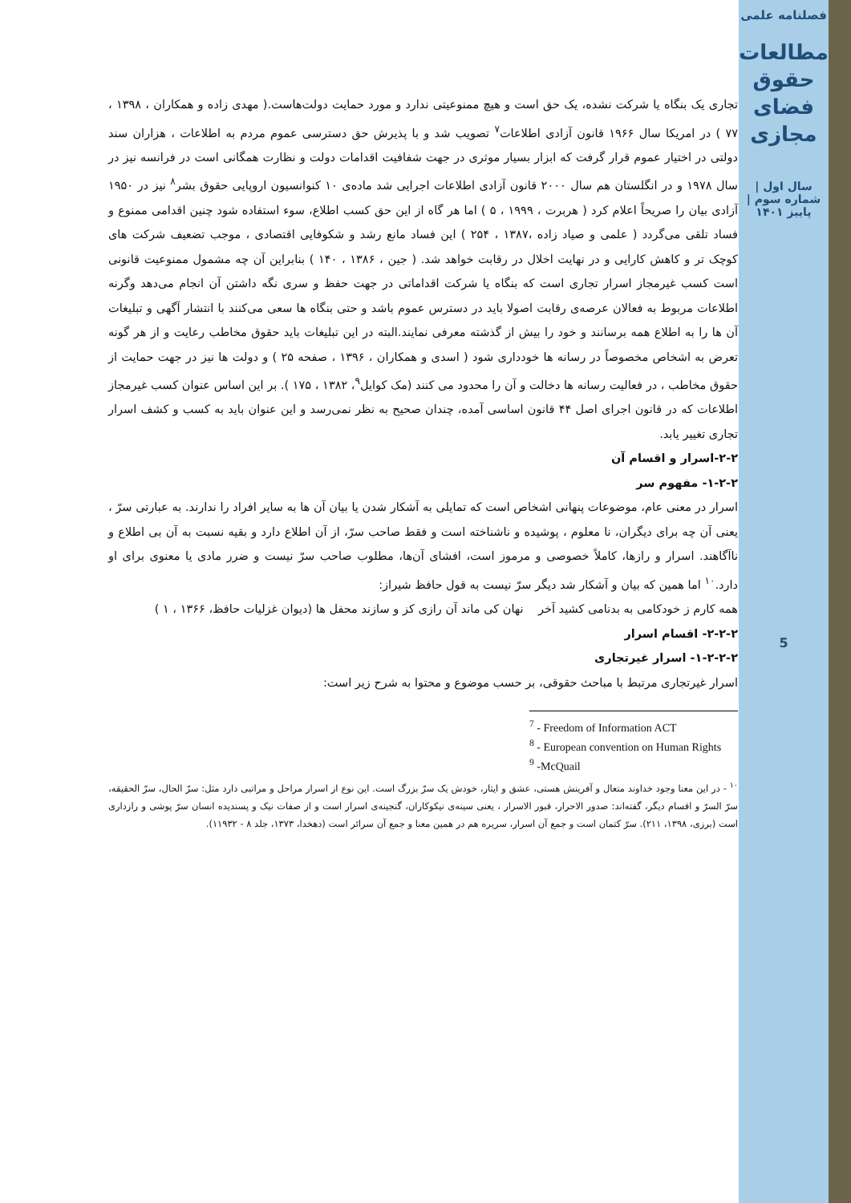فصلنامه علمی
مطالعات حقوق فضای مجازی
سال اول | شماره سوم | پاییز ۱۴۰۱
5
تجاری یک بنگاه یا شرکت نشده، یک حق است و هیچ ممنوعیتی ندارد و مورد حمایت دولت‌هاست.( مهدی زاده و همکاران ، ۱۳۹۸ ، ۷۷ ) در امریکا سال ۱۹۶۶ قانون آزادی اطلاعات<sup>۷</sup> تصویب شد و با پذیرش حق دسترسی عموم مردم به اطلاعات ، هزاران سند دولتی در اختیار عموم قرار گرفت که ابزار بسیار موثری در جهت شفافیت اقدامات دولت و نظارت همگانی است در فرانسه نیز در سال ۱۹۷۸ و در انگلستان هم سال ۲۰۰۰ قانون آزادی اطلاعات اجرایی شد ماده‌ی ۱۰ کنوانسیون اروپایی حقوق بشر<sup>۸</sup> نیز در ۱۹۵۰ آزادی بیان را صریحاً اعلام کرد ( هربرت ، ۱۹۹۹ ، ۵ ) اما هر گاه از این حق کسب اطلاع، سوء استفاده شود چنین اقدامی ممنوع و فساد تلقی می‌گردد ( علمی و صیاد زاده ،۱۳۸۷ ، ۲۵۴ ) این فساد مانع رشد و شکوفایی اقتصادی ، موجب تضعیف شرکت های کوچک تر و کاهش کارایی و در نهایت اخلال در رقابت خواهد شد. ( جین ، ۱۳۸۶ ، ۱۴۰ ) بنابراین آن چه مشمول ممنوعیت قانونی است کسب غیرمجاز اسرار تجاری است که بنگاه یا شرکت اقداماتی در جهت حفظ و سری نگه داشتن آن انجام می‌دهد وگرنه اطلاعات مربوط به فعالان عرصه‌ی رقابت اصولا باید در دسترس عموم باشد و حتی بنگاه ها سعی می‌کنند با انتشار آگهی و تبلیغات آن ها را به اطلاع همه برسانند و خود را بیش از گذشته معرفی نمایند.البته در این تبلیغات باید حقوق مخاطب رعایت و از هر گونه تعرض به اشخاص مخصوصاً در رسانه ها خودداری شود ( اسدی و همکاران ، ۱۳۹۶ ، صفحه ۲۵ ) و دولت ها نیز در جهت حمایت از حقوق مخاطب ، در فعالیت رسانه ها دخالت و آن را محدود می کنند (مک کوایل<sup>۹</sup>، ۱۳۸۲ ، ۱۷۵ ). بر این اساس عنوان کسب غیرمجاز اطلاعات که در قانون اجرای اصل ۴۴ قانون اساسی آمده، چندان صحیح به نظر نمی‌رسد و این عنوان باید به کسب و کشف اسرار تجاری تغییر یابد.
۲-۲-اسرار و اقسام آن
۱-۲-۲- مفهوم سر
اسرار در معنی عام، موضوعات پنهانی اشخاص است که تمایلی به آشکار شدن یا بیان آن ها به سایر افراد را ندارند. به عبارتی سرّ ، یعنی آن چه برای دیگران، نا معلوم ، پوشیده و ناشناخته است و فقط صاحب سرّ، از آن اطلاع دارد و بقیه نسبت به آن بی اطلاع و ناآگاهند. اسرار و رازها، کاملاً خصوصی و مرموز است، افشای آن‌ها، مطلوب صاحب سرّ نیست و ضرر مادی یا معنوی برای او دارد.<sup>۱۰</sup> اما همین که بیان و آشکار شد دیگر سرّ نیست به قول حافظ شیراز:
همه کارم ز خودکامی به بدنامی کشید آخر نهان کی ماند آن رازی کز و سازند محفل ها (دیوان غزلیات حافظ، ۱۳۶۶ ، ۱ )
۲-۲-۲- اقسام اسرار
۱-۲-۲-۲- اسرار غیرتجاری
اسرار غیرتجاری مرتبط با مباحث حقوقی، بر حسب موضوع و محتوا به شرح زیر است:
<sup>7</sup> - Freedom of Information ACT
<sup>8</sup> - European convention on Human Rights
<sup>9</sup> -McQuail
<sup>۱۰</sup> - در این معنا وجود خداوند متعال و آفرینش هستی، عشق و ایثار، خودش یک سرّ بزرگ است. این نوع از اسرار مراحل و مراتبی دارد مثل: سرّ الحال، سرّ الحقیقه، سرّ السرّ و اقسام دیگر، گفته‌اند: صدور الاحرار، قبور الاسرار ، یعنی سینه‌ی نیکوکاران، گنجینه‌ی اسرار است و از صفات نیک و پسندیده انسان سرّ پوشی و رازداری است (برزی، ۱۳۹۸، ۲۱۱). سرّ کتمان است و جمع آن اسرار، سریره هم در همین معنا و جمع آن سرائر است (دهخدا، ۱۳۷۳، جلد ۸ - ۱۱۹۳۲).